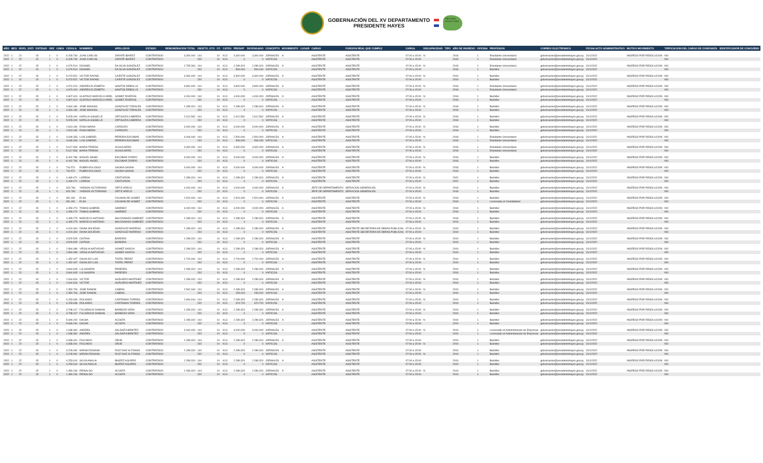GOBERNACIÓN DEL XV DEPARTAMENTO
PRESIDENTE HAYES
Pdte Hayes Atractivo Único
| AÑO | MES | NIVEL_ENTI | ENTIDAD | OEE | LINEA | CEDULA | NOMBRES | APELLIDOS | ESTADO | REMUNERACION TOTAL | OBJETO_GTO | F.F. | CATEG | PRESUP | DEVENGADO | CONCEPTO | MOVIMIENTO | LUGAR | CARGO | FUNCION REAL QUE CUMPLE | CARGA | DISCAPACIDAD | TIPO | AÑO DE INGRESO | OFICINA | PROFESION | CORREO ELECTRONICO | FECHA ACTO ADMINISTRATIVO | MOTIVO MOVIMIENTO | TIPIFICACION DEL CARGO DE CONFIANZA | IDENTIFICADOR DE CONCURSO |
| --- | --- | --- | --- | --- | --- | --- | --- | --- | --- | --- | --- | --- | --- | --- | --- | --- | --- | --- | --- | --- | --- | --- | --- | --- | --- | --- | --- | --- | --- | --- | --- |
| 2022 | 1 | 22 | 15 | 1 | 0 | 6.265.746 | JUAN CARLOS | ZARATE IBAÃ'EZ | CONTRATADO | 3.300.000 | 144 | 10 | K13 | 3.300.000 | 3.300.000 | JORNALES | A | | ASISTENTE | ASISTENTE | 07:00 a 15:00 | N | | 2018 | 1 | Estudiante Universitario | gobernacion@presidentehayes.gov.py | 31/1/2022 | INGRESO POR RESOLUCION | NO | |
| 2022 | 1 | 22 | 15 | 1 | 0 | 6.265.746 | JUAN CARLOS | ZARATE IBAÃ'EZ | CONTRATADO | | 232 | 10 | K13 | 0 | 0 | VIATICOS | | | ASISTENTE | ASISTENTE | 07:00 a 15:00 | | | 2018 | 1 | Estudiante Universitario | gobernacion@presidentehayes.gov.py | 31/1/2022 | | NO | |
| 2022 | 1 | 22 | 15 | 1 | 0 | 4.679.514 | DIOSNEL | DA SILVA GONZALEZ | CONTRATADO | 2.795.364 | 144 | 10 | K13 | 2.289.324 | 2.289.324 | JORNALES | A | | ASISTENTE | ASISTENTE | 07:00 a 15:00 | N | | 2018 | 1 | Estudiante Universitario | gobernacion@presidentehayes.gov.py | 31/1/2022 | INGRESO POR RESOLUCION | NO | |
| 2022 | 1 | 22 | 15 | 1 | 0 | 4.679.514 | DIOSNEL | DA SILVA GONZALEZ | CONTRATADO | | 232 | 10 | K13 | 506.040 | 506.040 | VIATICOS | | | ASISTENTE | ASISTENTE | 07:00 a 15:00 | | | 2018 | 1 | Bachiller | gobernacion@presidentehayes.gov.py | 31/1/2022 | | NO | |
| 2022 | 1 | 22 | 15 | 1 | 0 | 5.073.522 | VICTOR RAFAEL | CAÃ'ETE GONZALEZ | CONTRATADO | 3.300.000 | 144 | 10 | K13 | 3.300.000 | 3.300.000 | JORNALES | A | | ASISTENTE | ASISTENTE | 07:00 a 15:00 | N | | 2019 | 1 | Bachiller | gobernacion@presidentehayes.gov.py | 31/1/2022 | INGRESO POR RESOLUCION | NO | |
| 2022 | 1 | 22 | 15 | 1 | 0 | 5.073.522 | VICTOR RAFAEL | CAÃ'ETE GONZALEZ | CONTRATADO | | 232 | 10 | K13 | 0 | 0 | VIATICOS | | | ASISTENTE | ASISTENTE | 07:00 a 15:00 | | | 2019 | 1 | Bachiller | gobernacion@presidentehayes.gov.py | 31/1/2022 | | NO | |
| 2022 | 1 | 22 | 15 | 1 | 0 | 4.974.024 | ANDREA ELIZABETH | SANTOS REBOLLO | CONTRATADO | 3.800.000 | 144 | 10 | K13 | 3.800.000 | 3.800.000 | JORNALES | A | | ASISTENTE | ASISTENTE | 07:00 a 15:00 | N | | 2018 | 1 | Estudiante Universitario | gobernacion@presidentehayes.gov.py | 31/1/2022 | INGRESO POR RESOLUCION | NO | |
| 2022 | 1 | 22 | 15 | 1 | 0 | 4.974.024 | ANDREA ELIZABETH | SANTOS REBOLLO | CONTRATADO | | 232 | 10 | K13 | 0 | 0 | VIATICOS | | | ASISTENTE | ASISTENTE | 07:00 a 15:00 | | | 2018 | 1 | Estudiante Universitario | gobernacion@presidentehayes.gov.py | 31/1/2022 | | NO | |
| 2022 | 1 | 22 | 15 | 1 | 0 | 4.807.624 | GUSTAVO MARCELO ARIEL | GOMEZ RIVEROS | CONTRATADO | 4.000.000 | 144 | 10 | K13 | 4.000.000 | 4.000.000 | JORNALES | A | | ASISTENTE | ASISTENTE | 07:00 a 15:00 | N | | 2018 | 1 | Bachiller | gobernacion@presidentehayes.gov.py | 31/1/2022 | INGRESO POR RESOLUCION | NO | |
| 2022 | 1 | 22 | 15 | 1 | 0 | 4.807.624 | GUSTAVO MARCELO ARIEL | GOMEZ RIVEROS | CONTRATADO | | 232 | 10 | K13 | 0 | 0 | VIATICOS | | | ASISTENTE | ASISTENTE | 07:00 a 15:00 | | | 2018 | 1 | Bachiller | gobernacion@presidentehayes.gov.py | 31/1/2022 | | NO | |
| 2022 | 1 | 22 | 15 | 1 | 0 | 4.660.180 | JOSE MAGNOL | GONZALEZ TORALES | CONTRATADO | 2.289.324 | 144 | 10 | K13 | 2.289.324 | 2.289.324 | JORNALES | A | | ASISTENTE | ASISTENTE | 07:00 a 15:00 | N | | 2018 | 1 | Bachiller | gobernacion@presidentehayes.gov.py | 31/1/2022 | INGRESO POR RESOLUCION | NO | |
| 2022 | 1 | 22 | 15 | 1 | 0 | 4.660.180 | JOSE MAGNOL | GONZALEZ TORALES | CONTRATADO | | 232 | 10 | K13 | 0 | 0 | VIATICOS | | | ASISTENTE | ASISTENTE | 07:00 a 15:00 | | | 2018 | 1 | Bachiller | gobernacion@presidentehayes.gov.py | 31/1/2022 | | NO | |
| 2022 | 1 | 22 | 15 | 1 | 0 | 5.878.000 | NATALIA GISSELLE | ORTIGOZA CABRERA | CONTRATADO | 2.612.562 | 144 | 10 | K13 | 2.612.562 | 2.612.562 | JORNALES | A | | ASISTENTE | ASISTENTE | 07:00 a 15:00 | N | | 2018 | 1 | Bachiller | gobernacion@presidentehayes.gov.py | 31/1/2022 | INGRESO POR RESOLUCION | NO | |
| 2022 | 1 | 22 | 15 | 1 | 0 | 5.878.000 | NATALIA GISSELLE | ORTIGOZA CABRERA | CONTRATADO | | 232 | 10 | K13 | 0 | 0 | VIATICOS | | | ASISTENTE | ASISTENTE | 07:00 a 15:00 | | | 2018 | 1 | Bachiller | gobernacion@presidentehayes.gov.py | 31/1/2022 | | NO | |
| 2022 | 1 | 22 | 15 | 1 | 0 | 2.813.180 | ROSA MARIA | CARDOZO | CONTRATADO | 3.000.000 | 144 | 10 | K13 | 3.000.000 | 3.000.000 | JORNALES | A | | ASISTENTE | ASISTENTE | 07:00 a 15:00 | N | | 2018 | 1 | Bachiller | gobernacion@presidentehayes.gov.py | 31/1/2022 | INGRESO POR RESOLUCION | NO | |
| 2022 | 1 | 22 | 15 | 1 | 0 | 2.813.180 | ROSA MARIA | CARDOZO | CONTRATADO | | 232 | 10 | K13 | 0 | 0 | VIATICOS | | | ASISTENTE | ASISTENTE | 07:00 a 15:00 | | | 2018 | 1 | Bachiller | gobernacion@presidentehayes.gov.py | 31/1/2022 | | NO | |
| 2022 | 1 | 22 | 15 | 1 | 0 | 3.648.333 | LUIS GABRIEL | PEREIRA ESCOBAR | CONTRATADO | 3.006.040 | 144 | 10 | K13 | 2.500.000 | 2.500.000 | JORNALES | A | | ASISTENTE | ASISTENTE | 07:00 a 15:00 | N | | 2018 | 1 | Estudiante Universitario | gobernacion@presidentehayes.gov.py | 31/1/2022 | INGRESO POR RESOLUCION | NO | |
| 2022 | 1 | 22 | 15 | 1 | 0 | 3.648.333 | LUIS GABRIEL | PEREIRA ESCOBAR | CONTRATADO | | 232 | 10 | K13 | 506.040 | 506.040 | VIATICOS | | | ASISTENTE | ASISTENTE | 07:00 a 15:00 | | | 2018 | 1 | Estudiante Universitario | gobernacion@presidentehayes.gov.py | 31/1/2022 | | NO | |
| 2022 | 1 | 22 | 15 | 1 | 0 | 5.617.533 | MARIA TERESA | ACHUCARRO | CONTRATADO | 3.300.000 | 144 | 10 | K13 | 3.300.000 | 3.300.000 | JORNALES | A | | ASISTENTE | ASISTENTE | 07:00 a 15:00 | N | | 2018 | 1 | Estudiante Universitario | gobernacion@presidentehayes.gov.py | 31/1/2022 | INGRESO POR RESOLUCION | NO | |
| 2022 | 1 | 22 | 15 | 1 | 0 | 5.617.533 | MARIA TERESA | ACHUCARRO | CONTRATADO | | 232 | 10 | K13 | 0 | 0 | VIATICOS | | | ASISTENTE | ASISTENTE | 07:00 a 15:00 | | | 2018 | 1 | Estudiante Universitario | gobernacion@presidentehayes.gov.py | 31/1/2022 | | NO | |
| 2022 | 1 | 22 | 15 | 1 | 0 | 8.402.786 | MIGUEL ANGEL | ESCOBAR ZORRO | CONTRATADO | 3.000.000 | 144 | 10 | K13 | 3.000.000 | 3.000.000 | JORNALES | A | | ASISTENTE | ASISTENTE | 07:00 a 15:00 | N | | 2018 | 1 | Bachiller | gobernacion@presidentehayes.gov.py | 31/1/2022 | INGRESO POR RESOLUCION | NO | |
| 2022 | 1 | 22 | 15 | 1 | 0 | 8.402.786 | MIGUEL ANGEL | ESCOBAR ZORRO | CONTRATADO | | 232 | 10 | K13 | 0 | 0 | VIATICOS | | | ASISTENTE | ASISTENTE | 07:00 a 15:00 | | | 2018 | 1 | Bachiller | gobernacion@presidentehayes.gov.py | 31/1/2022 | | NO | |
| 2022 | 1 | 22 | 15 | 1 | 0 | 744.571 | RUBEN EULOGIO | GAONA GAONA | CONTRATADO | 3.000.000 | 144 | 10 | K13 | 3.000.000 | 3.000.000 | JORNALES | A | | ASISTENTE | ASISTENTE | 07:00 a 15:00 | N | | 2018 | 1 | Bachiller | gobernacion@presidentehayes.gov.py | 31/1/2022 | INGRESO POR RESOLUCION | NO | |
| 2022 | 1 | 22 | 15 | 1 | 0 | 744.571 | RUBEN EULOGIO | GAONA GAONA | CONTRATADO | | 232 | 10 | K13 | 0 | 0 | VIATICOS | | | ASISTENTE | ASISTENTE | 07:00 a 15:00 | | | 2018 | 1 | Bachiller | gobernacion@presidentehayes.gov.py | 31/1/2022 | | NO | |
| 2022 | 1 | 22 | 15 | 1 | 0 | 4.469.071 | LORENA | CENTURION | CONTRATADO | 2.289.324 | 144 | 10 | K13 | 2.289.324 | 2.289.324 | JORNALES | A | | ASISTENTE | ASISTENTE | 07:00 a 15:00 | N | | 2022 | 1 | Bachiller | gobernacion@presidentehayes.gov.py | 31/1/2022 | INGRESO POR RESOLUCION | NO | |
| 2022 | 1 | 22 | 15 | 1 | 0 | 4.469.071 | LORENA | CENTURION | CONTRATADO | | 232 | 10 | K13 | 0 | 0 | VIATICOS | | | ASISTENTE | ASISTENTE | 07:00 a 15:00 | | | 2022 | 1 | Bachiller | gobernacion@presidentehayes.gov.py | 31/1/2022 | | NO | |
| 2022 | 1 | 22 | 15 | 1 | 0 | 823.784 | YARSON VICTORIANO | ORTIZ ARECO | CONTRATADO | 4.000.000 | 144 | 10 | K13 | 4.000.000 | 4.000.000 | JORNALES | A | | JEFE DE DEPARTAMENTO | SERVICIOS GENERALES | 07:00 a 15:00 | N | | 2018 | 1 | Bachiller | gobernacion@presidentehayes.gov.py | 31/1/2022 | INGRESO POR RESOLUCION | NO | |
| 2022 | 1 | 22 | 15 | 1 | 0 | 823.784 | YARSON VICTORIANO | ORTIZ ARECO | CONTRATADO | | 232 | 10 | K13 | 0 | 0 | VIATICOS | | | JEFE DE DEPARTAMENTO | SERVICIOS GENERALES | 07:00 a 15:00 | | | 2018 | 1 | Bachiller | gobernacion@presidentehayes.gov.py | 31/1/2022 | | NO | |
| 2022 | 1 | 22 | 15 | 1 | 0 | 951.491 | ELSA | COLMAN DE GOMEZ | CONTRATADO | 2.524.000 | 144 | 10 | K13 | 2.524.000 | 2.524.000 | JORNALES | A | | ASISTENTE | ASISTENTE | 07:00 a 15:00 | N | | 2018 | 1 | Bachiller | gobernacion@presidentehayes.gov.py | 31/1/2022 | INGRESO POR RESOLUCION | NO | |
| 2022 | 1 | 22 | 15 | 1 | 0 | 951.491 | ELSA | COLMAN DE GOMEZ | CONTRATADO | | 232 | 10 | K13 | 0 | 0 | VIATICOS | | | ASISTENTE | ASISTENTE | 07:00 a 15:00 | | | 2018 | 1 | Licenciada en Contabilidad | gobernacion@presidentehayes.gov.py | 31/1/2022 | | NO | |
| 2022 | 1 | 22 | 15 | 1 | 0 | 4.459.274 | TOMAS GABRIEL | GIMENEZ | CONTRATADO | 3.000.000 | 144 | 10 | K13 | 3.000.000 | 3.000.000 | JORNALES | A | | ASISTENTE | ASISTENTE | 07:00 a 15:00 | N | | 2018 | 1 | Bachiller | gobernacion@presidentehayes.gov.py | 31/1/2022 | INGRESO POR RESOLUCION | NO | |
| 2022 | 1 | 22 | 15 | 1 | 0 | 4.459.274 | TOMAS GABRIEL | GIMENEZ | CONTRATADO | | 232 | 10 | K13 | 0 | 0 | VIATICOS | | | ASISTENTE | ASISTENTE | 07:00 a 15:00 | | | 2018 | 1 | Bachiller | gobernacion@presidentehayes.gov.py | 31/1/2022 | | NO | |
| 2022 | 1 | 22 | 15 | 1 | 0 | 4.465.275 | MARCELO ANTONIO | MALDONADO GIMENEZ | CONTRATADO | 2.289.324 | 144 | 10 | K13 | 2.289.324 | 2.289.324 | JORNALES | A | | ASISTENTE | ASISTENTE | 07:00 a 15:00 | N | | 2018 | 1 | Bachiller | gobernacion@presidentehayes.gov.py | 31/1/2022 | INGRESO POR RESOLUCION | NO | |
| 2022 | 1 | 22 | 15 | 1 | 0 | 4.465.275 | MARCELO ANTONIO | MALDONADO GIMENEZ | CONTRATADO | | 232 | 10 | K13 | 0 | 0 | VIATICOS | | | ASISTENTE | ASISTENTE | 07:00 a 15:00 | | | 2019 | 1 | Bachiller | gobernacion@presidentehayes.gov.py | 31/1/2022 | | NO | |
| 2022 | 1 | 22 | 15 | 1 | 0 | 4.024.344 | DIANA SOLEDAD | GONZALEZ MORENO | CONTRATADO | 2.289.324 | 144 | 10 | K13 | 2.289.324 | 2.289.324 | JORNALES | A | | ASISTENTE | ASISTENTE SECRETARIA DE OBRAS PUBLICAS | 07:00 a 15:00 | N | | 2019 | 1 | Bachiller | gobernacion@presidentehayes.gov.py | 31/1/2022 | INGRESO POR RESOLUCION | NO | |
| 2022 | 1 | 22 | 15 | 1 | 0 | 4.024.344 | DIANA SOLEDAD | GONZALEZ MORENO | CONTRATADO | | 232 | 10 | K13 | 0 | 0 | VIATICOS | | | ASISTENTE | ASISTENTE SECRETARIA DE OBRAS PUBLICAS | 07:00 a 15:00 | | | 2019 | 1 | Bachiller | gobernacion@presidentehayes.gov.py | 31/1/2022 | | NO | |
| 2022 | 1 | 22 | 15 | 1 | 0 | 3.529.525 | CINTHIA | BAREIRO | CONTRATADO | 2.289.324 | 144 | 10 | K13 | 2.289.324 | 2.289.324 | JORNALES | A | | ASISTENTE | ASISTENTE | 07:00 a 15:00 | N | | 2019 | 1 | Bachiller | gobernacion@presidentehayes.gov.py | 31/1/2022 | INGRESO POR RESOLUCION | NO | |
| 2022 | 1 | 22 | 15 | 1 | 0 | 3.529.525 | CINTHIA | BAREIRO | CONTRATADO | | 232 | 10 | K13 | 0 | 0 | VIATICOS | | | ASISTENTE | ASISTENTE | 07:00 a 15:00 | | | 2019 | 1 | Bachiller | gobernacion@presidentehayes.gov.py | 31/1/2022 | | NO | |
| 2022 | 1 | 22 | 15 | 1 | 0 | 2.894.089 | VIRGILIA NATIVIDAD | GOMEZ GARCIA | CONTRATADO | 2.289.324 | 144 | 10 | K13 | 2.289.324 | 2.289.324 | JORNALES | A | | ASISTENTE | ASISTENTE | 07:00 a 15:00 | N | | 2019 | 1 | Bachiller | gobernacion@presidentehayes.gov.py | 31/1/2022 | INGRESO POR RESOLUCION | NO | |
| 2022 | 1 | 22 | 15 | 1 | 0 | 2.894.089 | VIRGILIA NATIVIDAD | GOMEZ GARCIA | CONTRATADO | | 232 | 10 | K13 | 0 | 0 | VIATICOS | | | ASISTENTE | ASISTENTE | 07:00 a 15:00 | | | 2019 | 1 | Bachiller | gobernacion@presidentehayes.gov.py | 31/1/2022 | | NO | |
| 2022 | 1 | 22 | 15 | 1 | 0 | 1.452.007 | OSVALDO LUIS | TINTEL PEREZ | CONTRATADO | 2.700.000 | 144 | 10 | K13 | 2.700.000 | 2.700.000 | JORNALES | A | | ASISTENTE | ASISTENTE | 07:00 a 15:00 | N | | 2019 | 1 | Bachiller | gobernacion@presidentehayes.gov.py | 31/1/2022 | INGRESO POR RESOLUCION | NO | |
| 2022 | 1 | 22 | 15 | 1 | 0 | 1.452.007 | OSVALDO LUIS | TINTEL PEREZ | CONTRATADO | | 232 | 10 | K13 | 0 | 0 | VIATICOS | | | ASISTENTE | ASISTENTE | 07:00 a 15:00 | | | 2019 | 1 | Bachiller | gobernacion@presidentehayes.gov.py | 31/1/2022 | | NO | |
| 2022 | 1 | 22 | 15 | 1 | 0 | 3.844.605 | LIS SANDRA | PAREDES | CONTRATADO | 2.289.324 | 144 | 10 | K13 | 2.289.324 | 2.289.324 | JORNALES | A | | ASISTENTE | ASISTENTE | 07:00 a 15:00 | N | | 2019 | 1 | Bachiller | gobernacion@presidentehayes.gov.py | 31/1/2022 | INGRESO POR RESOLUCION | NO | |
| 2022 | 1 | 22 | 15 | 1 | 0 | 3.844.605 | LIS SANDRA | PAREDES | CONTRATADO | | 232 | 10 | K13 | 0 | 0 | VIATICOS | | | ASISTENTE | ASISTENTE | 07:00 a 15:00 | | | 2019 | 1 | Bachiller | gobernacion@presidentehayes.gov.py | 31/1/2022 | | NO | |
| 2022 | 1 | 22 | 15 | 1 | 0 | 2.644.626 | VICTOR | AGÃ¼ERO MARTINEZ | CONTRATADO | 2.289.324 | 144 | 10 | K13 | 2.289.324 | 2.289.324 | JORNALES | A | | ASISTENTE | ASISTENTE | 07:00 a 15:00 | N | | 2019 | 1 | Bachiller | gobernacion@presidentehayes.gov.py | 31/1/2022 | INGRESO POR RESOLUCION | NO | |
| 2022 | 1 | 22 | 15 | 1 | 0 | 2.644.626 | VICTOR | AGÃ¼ERO MARTINEZ | CONTRATADO | | 232 | 10 | K13 | 0 | 0 | VIATICOS | | | ASISTENTE | ASISTENTE | 07:00 a 15:00 | | | 2019 | 1 | Bachiller | gobernacion@presidentehayes.gov.py | 31/1/2022 | | NO | |
| 2022 | 1 | 22 | 15 | 1 | 0 | 2.350.706 | JOSE RAMON | CABRAL | CONTRATADO | 2.542.344 | 144 | 10 | K13 | 2.289.324 | 2.289.324 | JORNALES | A | | ASISTENTE | ASISTENTE | 07:00 a 15:00 | N | | 2019 | 1 | Bachiller | gobernacion@presidentehayes.gov.py | 31/1/2022 | INGRESO POR RESOLUCION | NO | |
| 2022 | 1 | 22 | 15 | 1 | 0 | 2.350.706 | JOSE RAMON | CABRAL | CONTRATADO | | 232 | 10 | K13 | 253.020 | 253.020 | VIATICOS | | | ASISTENTE | ASISTENTE | 07:00 a 15:00 | | | 2019 | 1 | Bachiller | gobernacion@presidentehayes.gov.py | 31/1/2022 | | NO | |
| 2022 | 1 | 22 | 15 | 1 | 0 | 6.253.636 | ROLANDO | CARTAMAN TORRES | CONTRATADO | 2.964.044 | 144 | 10 | K13 | 2.289.324 | 2.289.324 | JORNALES | A | | ASISTENTE | ASISTENTE | 07:00 a 15:00 | N | | 2019 | 1 | Bachiller | gobernacion@presidentehayes.gov.py | 31/1/2022 | INGRESO POR RESOLUCION | NO | |
| 2022 | 1 | 22 | 15 | 1 | 0 | 6.253.636 | ROLANDO | CARTAMAN TORRES | CONTRATADO | | 232 | 10 | K13 | 674.720 | 674.720 | VIATICOS | | | ASISTENTE | ASISTENTE | 07:00 a 15:00 | | | 2019 | 1 | Bachiller | gobernacion@presidentehayes.gov.py | 31/1/2022 | | NO | |
| 2022 | 1 | 22 | 15 | 1 | 0 | 3.798.417 | FULGENCIO DAMIAN | BARBOZA VERA | CONTRATADO | 2.289.324 | 144 | 10 | K13 | 2.289.324 | 2.289.324 | JORNALES | A | | ASISTENTE | ASISTENTE | 07:00 a 15:00 | N | | 2019 | 1 | Bachiller | gobernacion@presidentehayes.gov.py | 31/1/2022 | INGRESO POR RESOLUCION | NO | |
| 2022 | 1 | 22 | 15 | 1 | 0 | 3.798.417 | FULGENCIO DAMIAN | BARBOZA VERA | CONTRATADO | | 232 | 10 | K13 | 0 | 0 | VIATICOS | | | ASISTENTE | ASISTENTE | 07:00 a 15:00 | | | 2019 | 1 | Bachiller | gobernacion@presidentehayes.gov.py | 31/1/2022 | | NO | |
| 2022 | 1 | 22 | 15 | 1 | 0 | 5.699.240 | DALMA | ACOSTA | CONTRATADO | 2.289.324 | 144 | 10 | K13 | 2.289.324 | 2.289.324 | JORNALES | A | | ASISTENTE | ASISTENTE | 07:00 a 15:00 | N | | 2019 | 1 | Bachiller | gobernacion@presidentehayes.gov.py | 31/1/2022 | INGRESO POR RESOLUCION | NO | |
| 2022 | 1 | 22 | 15 | 1 | 0 | 5.699.240 | DALMA | ACOSTA | CONTRATADO | | 232 | 10 | K13 | 0 | 0 | VIATICOS | | | ASISTENTE | ASISTENTE | 07:00 a 15:00 | | | 2019 | 1 | Bachiller | gobernacion@presidentehayes.gov.py | 31/1/2022 | | NO | |
| 2022 | 1 | 22 | 15 | 1 | 0 | 1.638.362 | ANDRES | SALDAÃ'A BENITEZ | CONTRATADO | 3.000.000 | 144 | 10 | K13 | 3.000.000 | 3.000.000 | JORNALES | A | | ASISTENTE | ASISTENTE | 07:00 a 15:00 | N | | 2019 | 1 | Licenciado en Administracion de Empresas | gobernacion@presidentehayes.gov.py | 31/1/2022 | INGRESO POR RESOLUCION | NO | |
| 2022 | 1 | 22 | 15 | 1 | 0 | 1.638.362 | ANDRES | SALDAÃ'A BENITEZ | CONTRATADO | | 232 | 10 | K13 | 0 | 0 | VIATICOS | | | ASISTENTE | ASISTENTE | 07:00 a 15:00 | | | 2019 | 1 | Licenciado en Administracion de Empresas | gobernacion@presidentehayes.gov.py | 31/1/2022 | | NO | |
| 2022 | 1 | 22 | 15 | 1 | 0 | 4.658.401 | FACUNDO | ORUE | CONTRATADO | 2.289.324 | 144 | 10 | K13 | 2.289.324 | 2.289.324 | JORNALES | A | | ASISTENTE | ASISTENTE | 07:00 a 15:00 | | | 2019 | 1 | Bachiller | gobernacion@presidentehayes.gov.py | 31/1/2022 | INGRESO POR RESOLUCION | NO | |
| 2022 | 1 | 22 | 15 | 1 | 0 | 4.658.401 | FACUNDO | ORUE | CONTRATADO | | 232 | 10 | K13 | 0 | 0 | VIATICOS | | | ASISTENTE | ASISTENTE | 07:00 a 15:00 | N | | 2019 | 1 | Bachiller | gobernacion@presidentehayes.gov.py | 31/1/2022 | | NO | |
| 2022 | 1 | 22 | 15 | 1 | 0 | 3.228.062 | MIRIAN ROSANA | RUIZ DIAZ ALFONSO | CONTRATADO | 2.289.324 | 144 | 10 | K13 | 2.289.324 | 2.289.324 | JORNALES | A | | ASISTENTE | ASISTENTE | 07:00 a 15:00 | | | 2019 | 1 | Bachiller | gobernacion@presidentehayes.gov.py | 31/1/2022 | INGRESO POR RESOLUCION | NO | |
| 2022 | 1 | 22 | 15 | 1 | 0 | 3.228.062 | MIRIAN ROSANA | RUIZ DIAZ ALFONSO | CONTRATADO | | 232 | 10 | K13 | 0 | 0 | VIATICOS | | | ASISTENTE | ASISTENTE | 07:00 a 15:00 | N | | 2019 | 1 | Bachiller | gobernacion@presidentehayes.gov.py | 31/1/2022 | | NO | |
| 2022 | 1 | 22 | 15 | 1 | 0 | 4.253.610 | SILVIA ANALIA | IBAÃ'EZ AGUERO | CONTRATADO | 2.289.324 | 144 | 10 | K13 | 2.289.324 | 2.289.324 | JORNALES | A | | ASISTENTE | ASISTENTE | 07:00 a 15:00 | | | 2019 | 1 | Bachiller | gobernacion@presidentehayes.gov.py | 31/1/2022 | INGRESO POR RESOLUCION | NO | |
| 2022 | 1 | 22 | 15 | 1 | 0 | 4.253.610 | SILVIA ANALIA | IBAÃ'EZ AGUERO | CONTRATADO | | 232 | 10 | K13 | 0 | 0 | VIATICOS | | | ASISTENTE | ASISTENTE | 07:00 a 15:00 | | | 2019 | 1 | Bachiller | gobernacion@presidentehayes.gov.py | 31/1/2022 | | NO | |
| 2022 | 1 | 22 | 15 | 1 | 0 | 1.480.246 | REINALDO | ACOSTA | CONTRATADO | 2.289.324 | 144 | 10 | K13 | 2.289.324 | 2.289.324 | JORNALES | A | | ASISTENTE | ASISTENTE | 07:00 a 15:00 | N | | 2019 | 1 | Bachiller | gobernacion@presidentehayes.gov.py | 31/1/2022 | INGRESO POR RESOLUCION | NO | |
| 2022 | 1 | 22 | 15 | 1 | 0 | 1.480.246 | REINALDO | ACOSTA | CONTRATADO | | 232 | 10 | K13 | 0 | 0 | VIATICOS | | | ASISTENTE | ASISTENTE | 07:00 a 15:00 | | | 2019 | 1 | Bachiller | gobernacion@presidentehayes.gov.py | 31/1/2022 | | NO | |